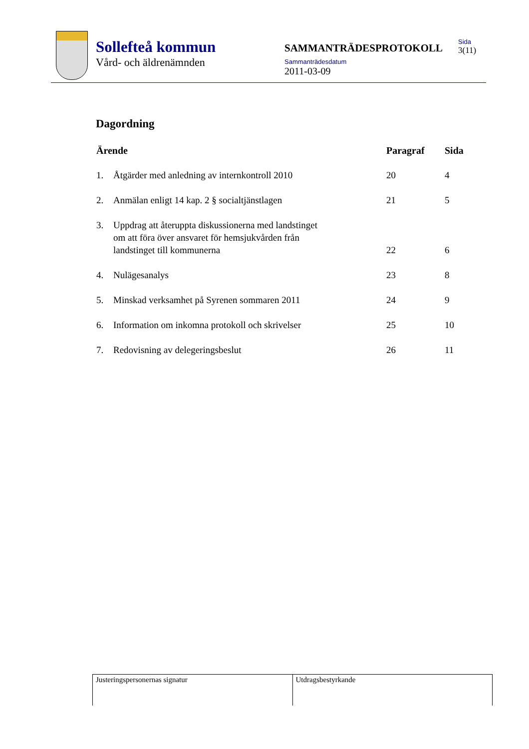Sollefteå kommun
Vård- och äldrenämnden
SAMMANTRÄDESPROTOKOLL
Sammanträdesdatum
2011-03-09
Sida
3(11)
Dagordning
| Ärende | | Paragraf | Sida |
| --- | --- | --- | --- |
| 1. | Åtgärder med anledning av internkontroll 2010 | 20 | 4 |
| 2. | Anmälan enligt 14 kap. 2 § socialtjänstlagen | 21 | 5 |
| 3. | Uppdrag att återuppta diskussionerna med landstinget om att föra över ansvaret för hemsjukvården från landstinget till kommunerna | 22 | 6 |
| 4. | Nulägesanalys | 23 | 8 |
| 5. | Minskad verksamhet på Syrenen sommaren 2011 | 24 | 9 |
| 6. | Information om inkomna protokoll och skrivelser | 25 | 10 |
| 7. | Redovisning av delegeringsbeslut | 26 | 11 |
Justeringspersonernas signatur Utdragsbestyrkande